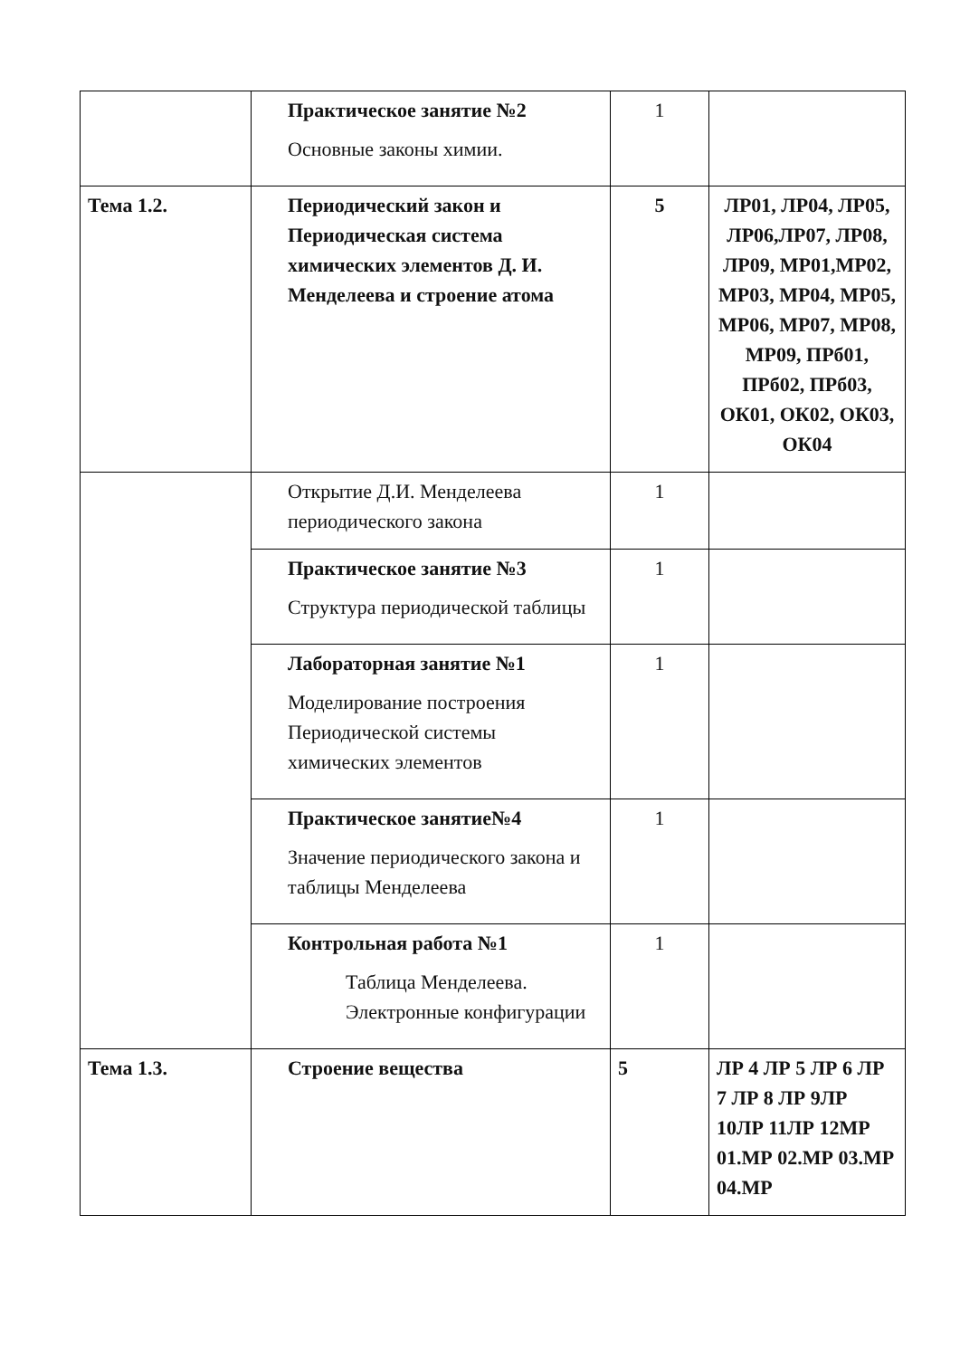| | Практическое занятие №2 Основные законы химии. | 1 | |
| Тема 1.2. | Периодический закон и Периодическая система химических элементов Д. И. Менделеева и строение атома | 5 | ЛР01, ЛР04, ЛР05, ЛР06,ЛР07, ЛР08, ЛР09, МР01,МР02, МР03, МР04, МР05, МР06, МР07, МР08, МР09, ПРб01, ПРб02, ПРб03, ОК01, ОК02, ОК03, ОК04 |
| | Открытие Д.И. Менделеева периодического закона | 1 | |
| | Практическое занятие №3 Структура периодической таблицы | 1 | |
| | Лабораторная занятие №1 Моделирование построения Периодической системы химических элементов | 1 | |
| | Практическое занятие№4 Значение периодического закона и таблицы Менделеева | 1 | |
| | Контрольная работа №1 Таблица Менделеева. Электронные конфигурации | 1 | |
| Тема 1.3. | Строение вещества | 5 | ЛР 4 ЛР 5 ЛР 6 ЛР 7 ЛР 8 ЛР 9ЛР 10ЛР 11ЛР 12МР 01.МР 02.МР 03.МР 04.МР |